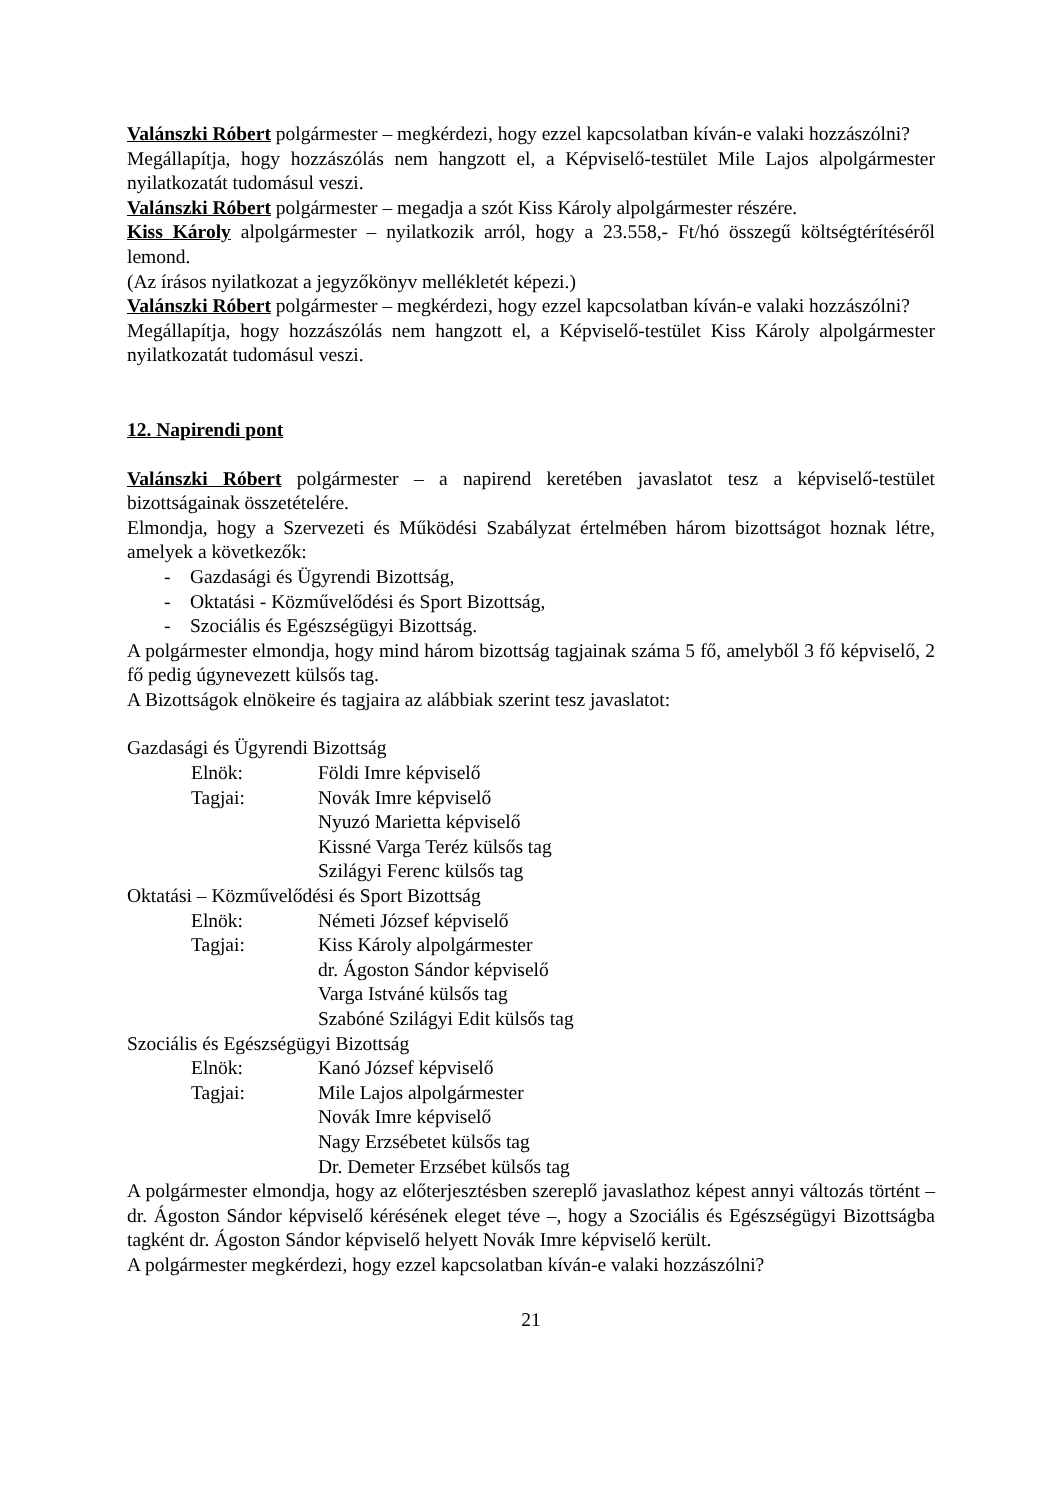Valánszki Róbert polgármester – megkérdezi, hogy ezzel kapcsolatban kíván-e valaki hozzászólni?
Megállapítja, hogy hozzászólás nem hangzott el, a Képviselő-testület Mile Lajos alpolgármester nyilatkozatát tudomásul veszi.
Valánszki Róbert polgármester – megadja a szót Kiss Károly alpolgármester részére.
Kiss Károly alpolgármester – nyilatkozik arról, hogy a 23.558,- Ft/hó összegű költségtérítéséről lemond.
(Az írásos nyilatkozat a jegyzőkönyv mellékletét képezi.)
Valánszki Róbert polgármester – megkérdezi, hogy ezzel kapcsolatban kíván-e valaki hozzászólni?
Megállapítja, hogy hozzászólás nem hangzott el, a Képviselő-testület Kiss Károly alpolgármester nyilatkozatát tudomásul veszi.
12. Napirendi pont
Valánszki Róbert polgármester – a napirend keretében javaslatot tesz a képviselő-testület bizottságainak összetételére.
Elmondja, hogy a Szervezeti és Működési Szabályzat értelmében három bizottságot hoznak létre, amelyek a következők:
- Gazdasági és Ügyrendi Bizottság,
- Oktatási - Közművelődési és Sport Bizottság,
- Szociális és Egészségügyi Bizottság.
A polgármester elmondja, hogy mind három bizottság tagjainak száma 5 fő, amelyből 3 fő képviselő, 2 fő pedig úgynevezett külsős tag.
A Bizottságok elnökeire és tagjaira az alábbiak szerint tesz javaslatot:
Gazdasági és Ügyrendi Bizottság
Elnök: Földi Imre képviselő
Tagjai: Novák Imre képviselő
Nyuzó Marietta képviselő
Kissné Varga Teréz külsős tag
Szilágyi Ferenc külsős tag
Oktatási – Közművelődési és Sport Bizottság
Elnök: Németi József képviselő
Tagjai: Kiss Károly alpolgármester
dr. Ágoston Sándor képviselő
Varga Istváné külsős tag
Szabóné Szilágyi Edit külsős tag
Szociális és Egészségügyi Bizottság
Elnök: Kanó József képviselő
Tagjai: Mile Lajos alpolgármester
Novák Imre képviselő
Nagy Erzsébetet külsős tag
Dr. Demeter Erzsébet külsős tag
A polgármester elmondja, hogy az előterjesztésben szereplő javaslathoz képest annyi változás történt – dr. Ágoston Sándor képviselő kérésének eleget téve –, hogy a Szociális és Egészségügyi Bizottságba tagként dr. Ágoston Sándor képviselő helyett Novák Imre képviselő került.
A polgármester megkérdezi, hogy ezzel kapcsolatban kíván-e valaki hozzászólni?
21